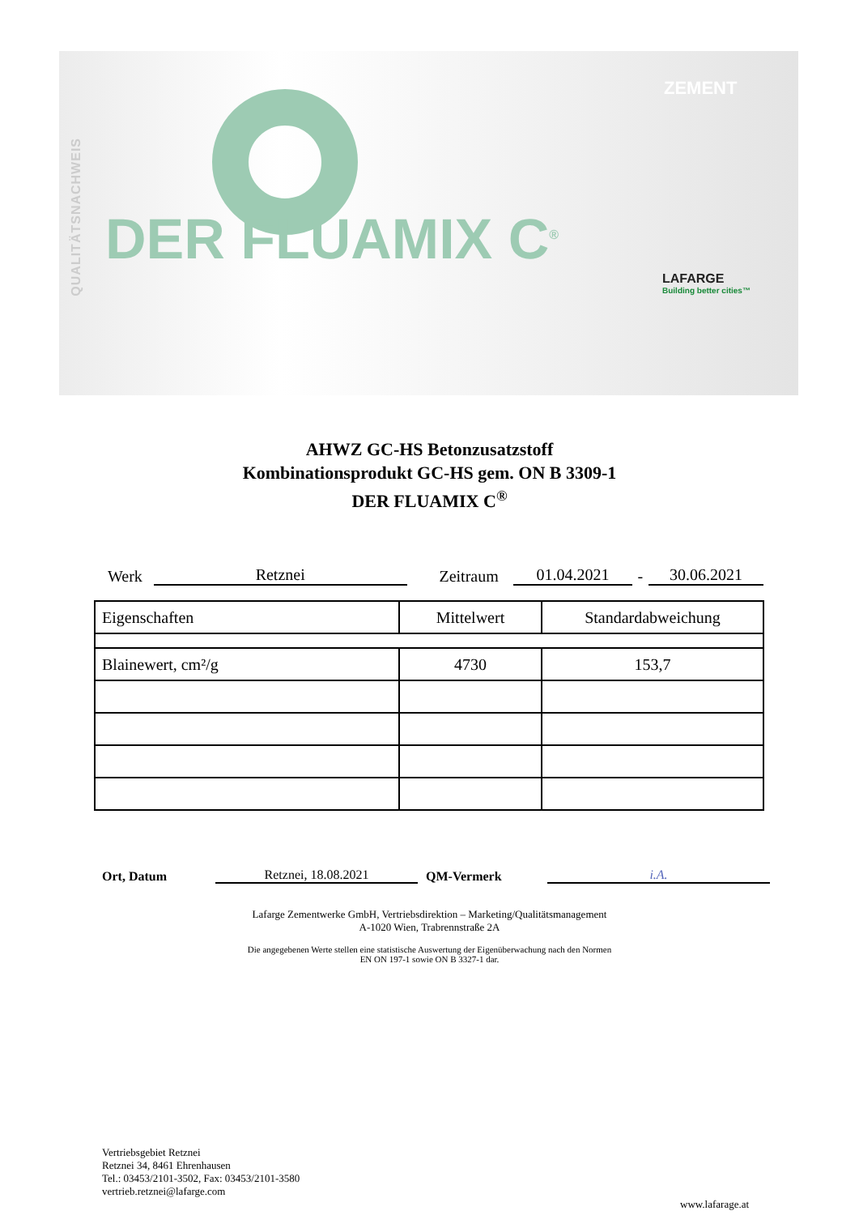QUALITÄTSNACHWEIS
ZEMENT
DER FLUAMIX C<sup>®</sup>
LAFARGE
Building better cities™
AHWZ GC-HS Betonzusatzstoff
Kombinationsprodukt GC-HS gem. ON B 3309-1
DER FLUAMIX C<sup>®</sup>
Werk Retznei Zeitraum 01.04.2021 - 30.06.2021
| Eigenschaften | Mittelwert | Standardabweichung |
| --- | --- | --- |
| Blainewert, cm²/g | 4730 | 153,7 |
Ort, Datum Retznei, 18.08.2021 QM-Vermerk i.A.
Lafarge Zementwerke GmbH, Vertriebsdirektion – Marketing/Qualitätsmanagement
A-1020 Wien, Trabrennstraße 2A
Die angegebenen Werte stellen eine statistische Auswertung der Eigenüberwachung nach den Normen
EN ON 197-1 sowie ON B 3327-1 dar.
Vertriebsgebiet Retznei
Retznei 34, 8461 Ehrenhausen
Tel.: 03453/2101-3502, Fax: 03453/2101-3580
vertrieb.retznei@lafarge.com
www.lafarage.at